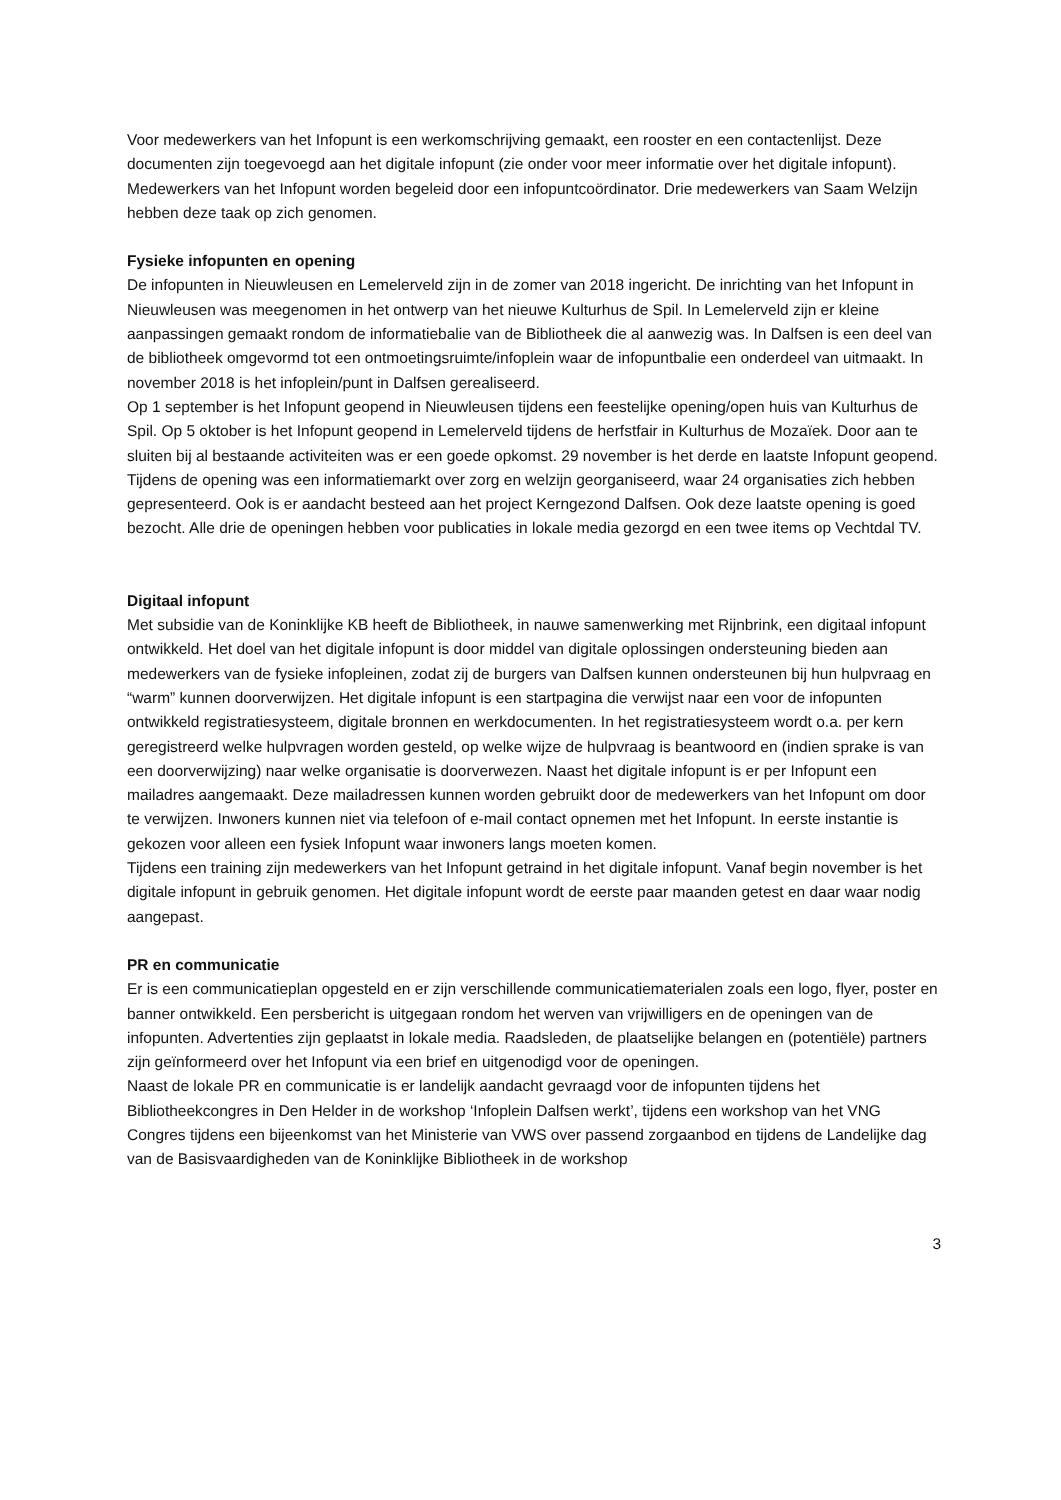Voor medewerkers van het Infopunt is een werkomschrijving gemaakt, een rooster en een contactenlijst. Deze documenten zijn toegevoegd aan het digitale infopunt (zie onder voor meer informatie over het digitale infopunt). Medewerkers van het Infopunt worden begeleid door een infopuntcoördinator. Drie medewerkers van Saam Welzijn hebben deze taak op zich genomen.
Fysieke infopunten en opening
De infopunten in Nieuwleusen en Lemelerveld zijn in de zomer van 2018 ingericht. De inrichting van het Infopunt in Nieuwleusen was meegenomen in het ontwerp van het nieuwe Kulturhus de Spil. In Lemelerveld zijn er kleine aanpassingen gemaakt rondom de informatiebalie van de Bibliotheek die al aanwezig was. In Dalfsen is een deel van de bibliotheek omgevormd tot een ontmoetingsruimte/infoplein waar de infopuntbalie een onderdeel van uitmaakt. In november 2018 is het infoplein/punt in Dalfsen gerealiseerd.
Op 1 september is het Infopunt geopend in Nieuwleusen tijdens een feestelijke opening/open huis van Kulturhus de Spil. Op 5 oktober is het Infopunt geopend in Lemelerveld tijdens de herfstfair in Kulturhus de Mozaïek. Door aan te sluiten bij al bestaande activiteiten was er een goede opkomst. 29 november is het derde en laatste Infopunt geopend. Tijdens de opening was een informatiemarkt over zorg en welzijn georganiseerd, waar 24 organisaties zich hebben gepresenteerd. Ook is er aandacht besteed aan het project Kerngezond Dalfsen. Ook deze laatste opening is goed bezocht. Alle drie de openingen hebben voor publicaties in lokale media gezorgd en een twee items op Vechtdal TV.
Digitaal infopunt
Met subsidie van de Koninklijke KB heeft de Bibliotheek, in nauwe samenwerking met Rijnbrink, een digitaal infopunt ontwikkeld. Het doel van het digitale infopunt is door middel van digitale oplossingen ondersteuning bieden aan medewerkers van de fysieke infopleinen, zodat zij de burgers van Dalfsen kunnen ondersteunen bij hun hulpvraag en “warm” kunnen doorverwijzen. Het digitale infopunt is een startpagina die verwijst naar een voor de infopunten ontwikkeld registratiesysteem, digitale bronnen en werkdocumenten. In het registratiesysteem wordt o.a. per kern geregistreerd welke hulpvragen worden gesteld, op welke wijze de hulpvraag is beantwoord en (indien sprake is van een doorverwijzing) naar welke organisatie is doorverwezen. Naast het digitale infopunt is er per Infopunt een mailadres aangemaakt. Deze mailadressen kunnen worden gebruikt door de medewerkers van het Infopunt om door te verwijzen. Inwoners kunnen niet via telefoon of e-mail contact opnemen met het Infopunt. In eerste instantie is gekozen voor alleen een fysiek Infopunt waar inwoners langs moeten komen.
Tijdens een training zijn medewerkers van het Infopunt getraind in het digitale infopunt. Vanaf begin november is het digitale infopunt in gebruik genomen. Het digitale infopunt wordt de eerste paar maanden getest en daar waar nodig aangepast.
PR en communicatie
Er is een communicatieplan opgesteld en er zijn verschillende communicatiematerialen zoals een logo, flyer, poster en banner ontwikkeld. Een persbericht is uitgegaan rondom het werven van vrijwilligers en de openingen van de infopunten. Advertenties zijn geplaatst in lokale media. Raadsleden, de plaatselijke belangen en (potentiële) partners zijn geïnformeerd over het Infopunt via een brief en uitgenodigd voor de openingen.
Naast de lokale PR en communicatie is er landelijk aandacht gevraagd voor de infopunten tijdens het Bibliotheekcongres in Den Helder in de workshop ‘Infoplein Dalfsen werkt’, tijdens een workshop van het VNG Congres tijdens een bijeenkomst van het Ministerie van VWS over passend zorgaanbod en tijdens de Landelijke dag van de Basisvaardigheden van de Koninklijke Bibliotheek in de workshop
3